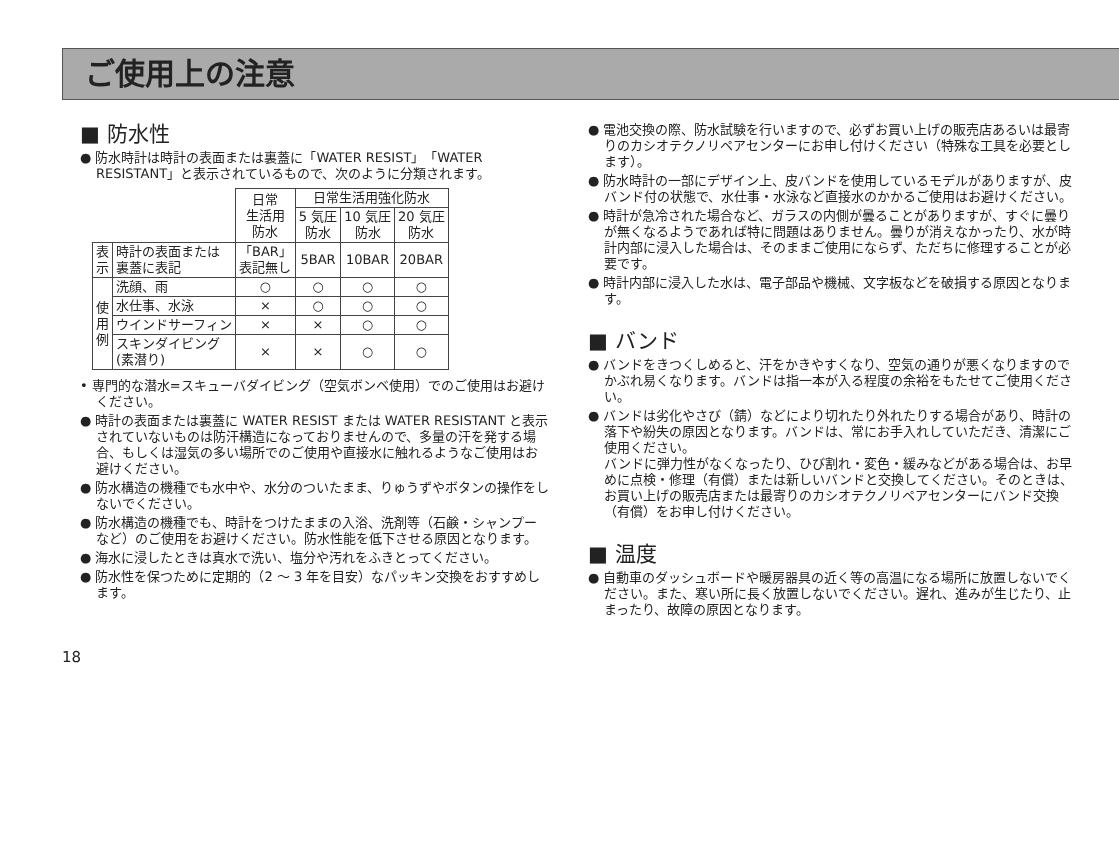ご使用上の注意
■ 防水性
● 防水時計は時計の表面または裏蓋に「WATER RESIST」「WATER RESISTANT」と表示されているもので、次のように分類されます。
| | | 日常 生活用 防水 | 日常生活用強化防水 | | |
| --- | --- | --- | --- | --- | --- |
| | | | 5 気圧 防水 | 10 気圧 防水 | 20 気圧 防水 |
| 表 示 | 時計の表面または 裏蓋に表記 | 「BAR」 表記無し | 5BAR | 10BAR | 20BAR |
| 使 用 例 | 洗顔、雨 | ○ | ○ | ○ | ○ |
| | 水仕事、水泳 | × | ○ | ○ | ○ |
| | ウインドサーフィン | × | × | ○ | ○ |
| | スキンダイビング (素潜り) | × | × | ○ | ○ |
• 専門的な潜水=スキューバダイビング（空気ボンベ使用）でのご使用はお避けください。
● 時計の表面または裏蓋に WATER RESIST または WATER RESISTANT と表示されていないものは防汗構造になっておりませんので、多量の汗を発する場合、もしくは湿気の多い場所でのご使用や直接水に触れるようなご使用はお避けください。
● 防水構造の機種でも水中や、水分のついたまま、りゅうずやボタンの操作をしないでください。
● 防水構造の機種でも、時計をつけたままの入浴、洗剤等（石鹸・シャンプーなど）のご使用をお避けください。防水性能を低下させる原因となります。
● 海水に浸したときは真水で洗い、塩分や汚れをふきとってください。
● 防水性を保つために定期的（2 ～ 3 年を目安）なパッキン交換をおすすめします。
● 電池交換の際、防水試験を行いますので、必ずお買い上げの販売店あるいは最寄りのカシオテクノリペアセンターにお申し付けください（特殊な工具を必要とします）。
● 防水時計の一部にデザイン上、皮バンドを使用しているモデルがありますが、皮バンド付の状態で、水仕事・水泳など直接水のかかるご使用はお避けください。
● 時計が急冷された場合など、ガラスの内側が曇ることがありますが、すぐに曇りが無くなるようであれば特に問題はありません。曇りが消えなかったり、水が時計内部に浸入した場合は、そのままご使用にならず、ただちに修理することが必要です。
● 時計内部に浸入した水は、電子部品や機械、文字板などを破損する原因となります。
■ バンド
● バンドをきつくしめると、汗をかきやすくなり、空気の通りが悪くなりますのでかぶれ易くなります。バンドは指一本が入る程度の余裕をもたせてご使用ください。
● バンドは劣化やさび（錆）などにより切れたり外れたりする場合があり、時計の落下や紛失の原因となります。バンドは、常にお手入れしていただき、清潔にご使用ください。
バンドに弾力性がなくなったり、ひび割れ・変色・緩みなどがある場合は、お早めに点検・修理（有償）または新しいバンドと交換してください。そのときは、お買い上げの販売店または最寄りのカシオテクノリペアセンターにバンド交換（有償）をお申し付けください。
■ 温度
● 自動車のダッシュボードや暖房器具の近く等の高温になる場所に放置しないでください。また、寒い所に長く放置しないでください。遅れ、進みが生じたり、止まったり、故障の原因となります。
18